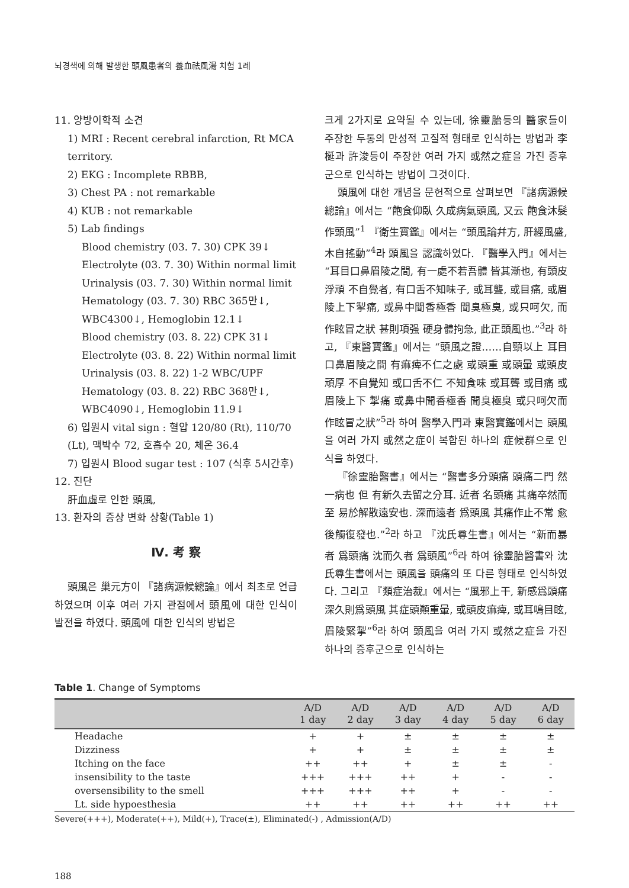뇌경색에 의해 발생한 頭風患者의 養血祛風湯 치험 1례
11. 양방이학적 소견
1) MRI : Recent cerebral infarction, Rt MCA territory.
2) EKG : Incomplete RBBB,
3) Chest PA : not remarkable
4) KUB : not remarkable
5) Lab findings
Blood chemistry (03. 7. 30) CPK 39↓
Electrolyte (03. 7. 30) Within normal limit
Urinalysis (03. 7. 30) Within normal limit
Hematology (03. 7. 30) RBC 365만↓, WBC4300↓, Hemoglobin 12.1↓
Blood chemistry (03. 8. 22) CPK 31↓
Electrolyte (03. 8. 22) Within normal limit
Urinalysis (03. 8. 22) 1-2 WBC/UPF
Hematology (03. 8. 22) RBC 368만↓, WBC4090↓, Hemoglobin 11.9↓
6) 입원시 vital sign : 혈압 120/80 (Rt), 110/70 (Lt), 맥박수 72, 호흡수 20, 체온 36.4
7) 입원시 Blood sugar test : 107 (식후 5시간후)
12. 진단
肝血虛로 인한 頭風,
13. 환자의 증상 변화 상황(Table 1)
Ⅳ. 考 察
頭風은 巢元方이 『諸病源候總論』에서 최초로 언급하였으며 이후 여러 가지 관점에서 頭風에 대한 인식이 발전을 하였다. 頭風에 대한 인식의 방법은
크게 2가지로 요약될 수 있는데, 徐靈胎등의 醫家들이 주장한 두통의 만성적 고질적 형태로 인식하는 방법과 李梴과 許浚등이 주장한 여러 가지 或然之症을 가진 증후군으로 인식하는 방법이 그것이다.
頭風에 대한 개념을 문헌적으로 살펴보면 『諸病源候總論』에서는 “飽食仰臥 久成病氣頭風, 又云 飽食沐髮作頭風”<sup>1</sup> 『衛生寶鑑』에서는 “頭風論幷方, 肝經風盛, 木自搖動”<sup>4</sup>라 頭風을 認識하였다. 『醫學入門』에서는 “耳目口鼻眉陵之間, 有一處不若吾體 皆其漸也, 有頭皮浮頑 不自覺者, 有口舌不知味子, 或耳聾, 或目痛, 或眉陵上下掣痛, 或鼻中聞香極香 聞臭極臭, 或只呵欠, 而作眩冒之狀 甚則項强 硬身體拘急, 此正頭風也.”<sup>3</sup>라 하고, 『東醫寶鑑』에서는 “頭風之證……自頸以上 耳目口鼻眉陵之間 有痲痺不仁之處 或頭重 或頭暈 或頭皮頑厚 不自覺知 或口舌不仁 不知食味 或耳聾 或目痛 或眉陵上下 掣痛 或鼻中聞香極香 聞臭極臭 或只呵欠而作眩冒之狀”<sup>5</sup>라 하여 醫學入門과 東醫寶鑑에서는 頭風을 여러 가지 或然之症이 복합된 하나의 症候群으로 인식을 하였다.
『徐靈胎醫書』에서는 “醫書多分頭痛 頭痛二門 然一病也 但 有新久去留之分耳. 近者 名頭痛 其痛卒然而至 易於解散遠安也. 深而遠者 爲頭風 其痛作止不常 愈後觸復發也.”<sup>2</sup>라 하고 『沈氏尊生書』에서는 “新而暴者 爲頭痛 沈而久者 爲頭風”<sup>6</sup>라 하여 徐靈胎醫書와 沈氏尊生書에서는 頭風을 頭痛의 또 다른 형태로 인식하였다. 그리고 『類症治裁』에서는 “風邪上干, 新感爲頭痛 深久則爲頭風 其症頭顚重暈, 或頭皮痲痺, 或耳鳴目眩, 眉陵緊掣”<sup>6</sup>라 하여 頭風을 여러 가지 或然之症을 가진 하나의 증후군으로 인식하는
Table 1. Change of Symptoms
| | A/D 1 day | A/D 2 day | A/D 3 day | A/D 4 day | A/D 5 day | A/D 6 day |
| --- | --- | --- | --- | --- | --- | --- |
| Headache | + | + | ± | ± | ± | ± |
| Dizziness | + | + | ± | ± | ± | ± |
| Itching on the face | ++ | ++ | + | ± | ± | - |
| insensibility to the taste | +++ | +++ | ++ | + | - | - |
| oversensibility to the smell | +++ | +++ | ++ | + | - | - |
| Lt. side hypoesthesia | ++ | ++ | ++ | ++ | ++ | ++ |
Severe(+++), Moderate(++), Mild(+), Trace(±), Eliminated(-) , Admission(A/D)
188